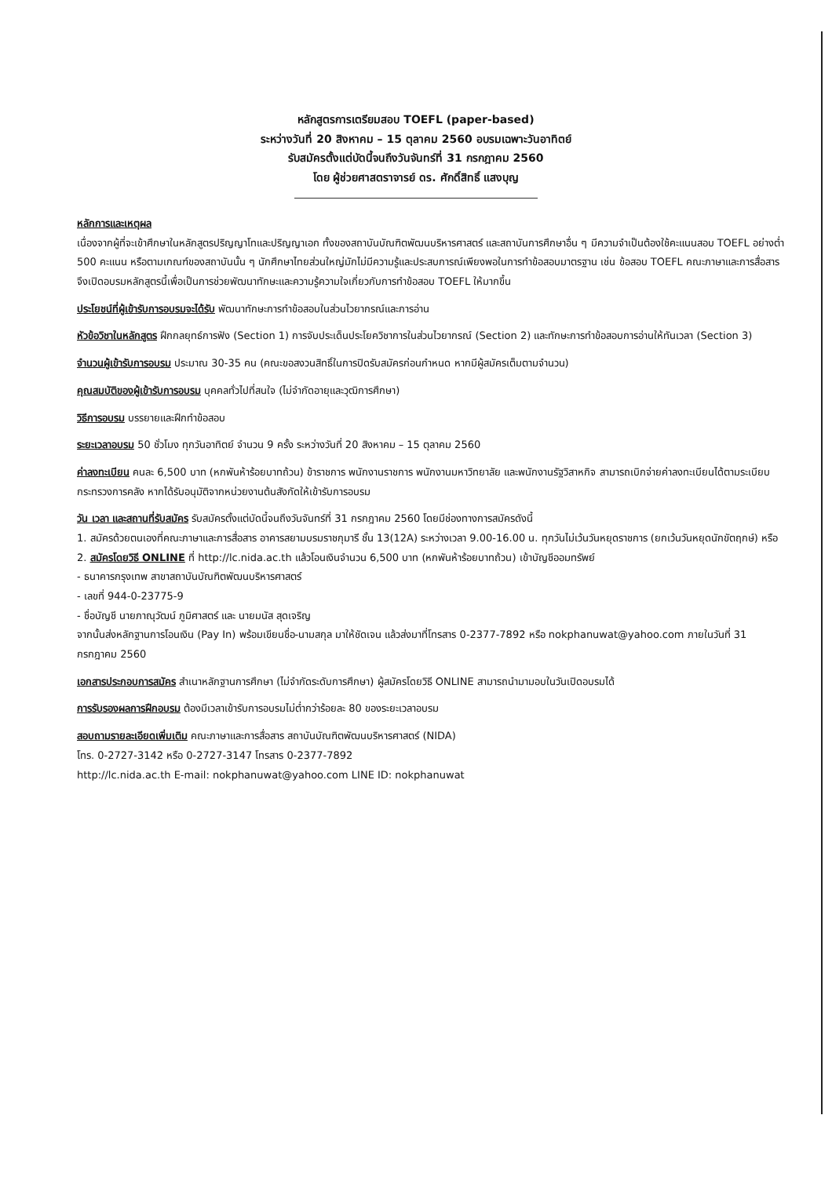หลักสูตรการเตรียมสอบ TOEFL (paper-based)
ระหว่างวันที่ 20 สิงหาคม – 15 ตุลาคม 2560 อบรมเฉพาะวันอาทิตย์
รับสมัครตั้งแต่บัดนี้จนถึงวันจันทร์ที่ 31 กรกฎาคม 2560
โดย ผู้ช่วยศาสตราจารย์ ดร. ศักดิ์สิทธิ์ แสงบุญ
หลักการและเหตุผล
เนื่องจากผู้ที่จะเข้าศึกษาในหลักสูตรปริญญาโทและปริญญาเอก ทั้งของสถาบันบัณฑิตพัฒนบริหารศาสตร์ และสถาบันการศึกษาอื่น ๆ มีความจำเป็นต้องใช้คะแนนสอบ TOEFL อย่างต่ำ 500 คะแนน หรือตามเกณฑ์ของสถาบันนั้น ๆ นักศึกษาไทยส่วนใหญ่มักไม่มีความรู้และประสบการณ์เพียงพอในการทำข้อสอบมาตรฐาน เช่น ข้อสอบ TOEFL คณะภาษาและการสื่อสาร จึงเปิดอบรมหลักสูตรนี้เพื่อเป็นการช่วยพัฒนาทักษะและความรู้ความใจเกี่ยวกับการทำข้อสอบ TOEFL ให้มากขึ้น
ประโยชน์ที่ผู้เข้ารับการอบรมจะได้รับ พัฒนาทักษะการทำข้อสอบในส่วนไวยากรณ์และการอ่าน
หัวข้อวิชาในหลักสูตร ฝึกกลยุทธ์การฟัง (Section 1) การจับประเด็นประโยควิชาการในส่วนไวยากรณ์ (Section 2) และทักษะการทำข้อสอบการอ่านให้ทันเวลา (Section 3)
จำนวนผู้เข้ารับการอบรม ประมาณ 30-35 คน (คณะขอสงวนสิทธิ์ในการปิดรับสมัครก่อนกำหนด หากมีผู้สมัครเต็มตามจำนวน)
คุณสมบัติของผู้เข้ารับการอบรม บุคคลทั่วไปที่สนใจ (ไม่จำกัดอายุและวุฒิการศึกษา)
วิธีการอบรม บรรยายและฝึกทำข้อสอบ
ระยะเวลาอบรม 50 ชั่วโมง ทุกวันอาทิตย์ จำนวน 9 ครั้ง ระหว่างวันที่ 20 สิงหาคม – 15 ตุลาคม 2560
ค่าลงทะเบียน คนละ 6,500 บาท (หกพันห้าร้อยบาทถ้วน) ข้าราชการ พนักงานราชการ พนักงานมหาวิทยาลัย และพนักงานรัฐวิสาหกิจ สามารถเบิกจ่ายค่าลงทะเบียนได้ตามระเบียบกระทรวงการคลัง หากได้รับอนุมัติจากหน่วยงานต้นสังกัดให้เข้ารับการอบรม
วัน เวลา และสถานที่รับสมัคร รับสมัครตั้งแต่บัดนี้จนถึงวันจันทร์ที่ 31 กรกฎาคม 2560 โดยมีช่องทางการสมัครดังนี้
1. สมัครด้วยตนเองที่คณะภาษาและการสื่อสาร อาคารสยามบรมราชกุมารี ชั้น 13(12A) ระหว่างเวลา 9.00-16.00 น. ทุกวันไม่เว้นวันหยุดราชการ (ยกเว้นวันหยุดนักขัตฤกษ์) หรือ
2. สมัครโดยวิธี ONLINE ที่ http://lc.nida.ac.th แล้วโอนเงินจำนวน 6,500 บาท (หกพันห้าร้อยบาทถ้วน) เข้าบัญชีออมทรัพย์
- ธนาคารกรุงเทพ สาขาสถาบันบัณฑิตพัฒนบริหารศาสตร์
- เลขที่ 944-0-23775-9
- ชื่อบัญชี นายภาณุวัฒน์ ภูมิศาสตร์ และ นายมนัส สุดเจริญ
จากนั้นส่งหลักฐานการโอนเงิน (Pay In) พร้อมเขียนชื่อ-นามสกุล มาให้ชัดเจน แล้วส่งมาที่โทรสาร 0-2377-7892 หรือ nokphanuwat@yahoo.com ภายในวันที่ 31 กรกฎาคม 2560
เอกสารประกอบการสมัคร สำเนาหลักฐานการศึกษา (ไม่จำกัดระดับการศึกษา) ผู้สมัครโดยวิธี ONLINE สามารถนำมามอบในวันเปิดอบรมได้
การรับรองผลการฝึกอบรม ต้องมีเวลาเข้ารับการอบรมไม่ต่ำกว่าร้อยละ 80 ของระยะเวลาอบรม
สอบถามรายละเอียดเพิ่มเติม คณะภาษาและการสื่อสาร สถาบันบัณฑิตพัฒนบริหารศาสตร์ (NIDA)
โทร. 0-2727-3142 หรือ 0-2727-3147 โทรสาร 0-2377-7892
http://lc.nida.ac.th E-mail: nokphanuwat@yahoo.com LINE ID: nokphanuwat